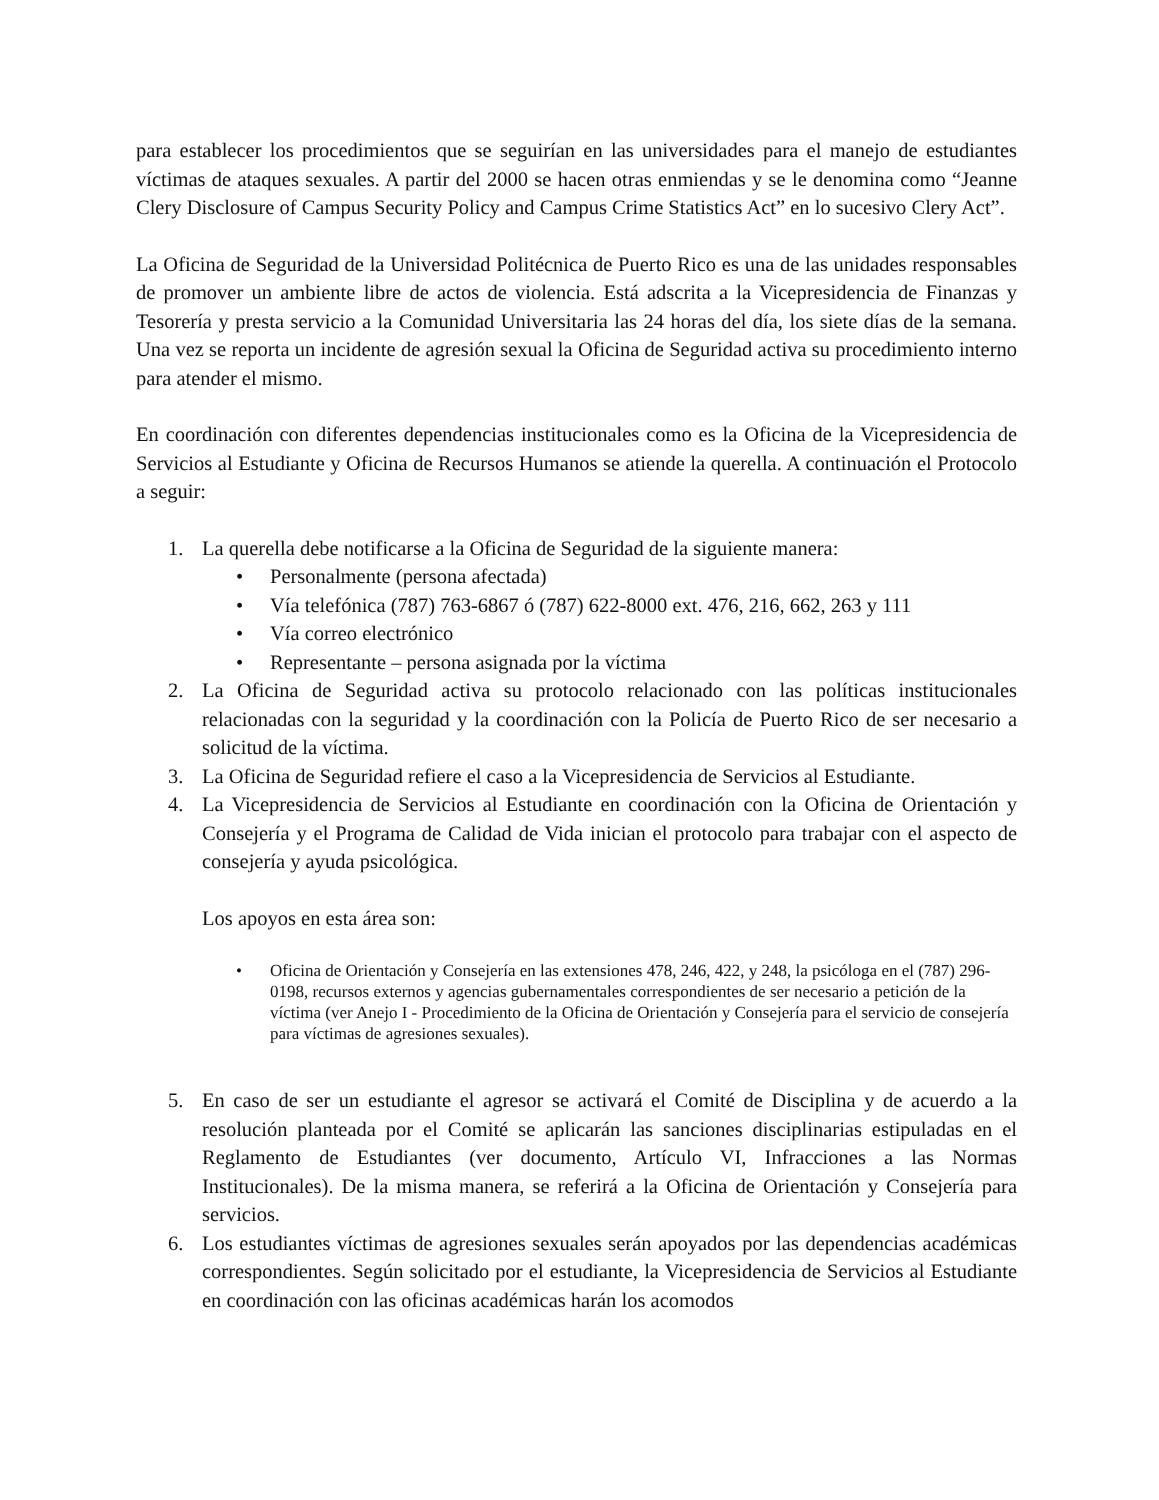para establecer los procedimientos que se seguirían en las universidades para el manejo de estudiantes víctimas de ataques sexuales. A partir del 2000 se hacen otras enmiendas y se le denomina como “Jeanne Clery Disclosure of Campus Security Policy and Campus Crime Statistics Act” en lo sucesivo Clery Act”.
La Oficina de Seguridad de la Universidad Politécnica de Puerto Rico es una de las unidades responsables de promover un ambiente libre de actos de violencia. Está adscrita a la Vicepresidencia de Finanzas y Tesorería y presta servicio a la Comunidad Universitaria las 24 horas del día, los siete días de la semana. Una vez se reporta un incidente de agresión sexual la Oficina de Seguridad activa su procedimiento interno para atender el mismo.
En coordinación con diferentes dependencias institucionales como es la Oficina de la Vicepresidencia de Servicios al Estudiante y Oficina de Recursos Humanos se atiende la querella. A continuación el Protocolo a seguir:
1. La querella debe notificarse a la Oficina de Seguridad de la siguiente manera:
• Personalmente (persona afectada)
• Vía telefónica (787) 763-6867 ó (787) 622-8000 ext. 476, 216, 662, 263 y 111
• Vía correo electrónico
• Representante – persona asignada por la víctima
2. La Oficina de Seguridad activa su protocolo relacionado con las políticas institucionales relacionadas con la seguridad y la coordinación con la Policía de Puerto Rico de ser necesario a solicitud de la víctima.
3. La Oficina de Seguridad refiere el caso a la Vicepresidencia de Servicios al Estudiante.
4. La Vicepresidencia de Servicios al Estudiante en coordinación con la Oficina de Orientación y Consejería y el Programa de Calidad de Vida inician el protocolo para trabajar con el aspecto de consejería y ayuda psicológica.
Los apoyos en esta área son:
• Oficina de Orientación y Consejería en las extensiones 478, 246, 422, y 248, la psicóloga en el (787) 296-0198, recursos externos y agencias gubernamentales correspondientes de ser necesario a petición de la víctima (ver Anejo I - Procedimiento de la Oficina de Orientación y Consejería para el servicio de consejería para víctimas de agresiones sexuales).
5. En caso de ser un estudiante el agresor se activará el Comité de Disciplina y de acuerdo a la resolución planteada por el Comité se aplicarán las sanciones disciplinarias estipuladas en el Reglamento de Estudiantes (ver documento, Artículo VI, Infracciones a las Normas Institucionales). De la misma manera, se referirá a la Oficina de Orientación y Consejería para servicios.
6. Los estudiantes víctimas de agresiones sexuales serán apoyados por las dependencias académicas correspondientes. Según solicitado por el estudiante, la Vicepresidencia de Servicios al Estudiante en coordinación con las oficinas académicas harán los acomodos